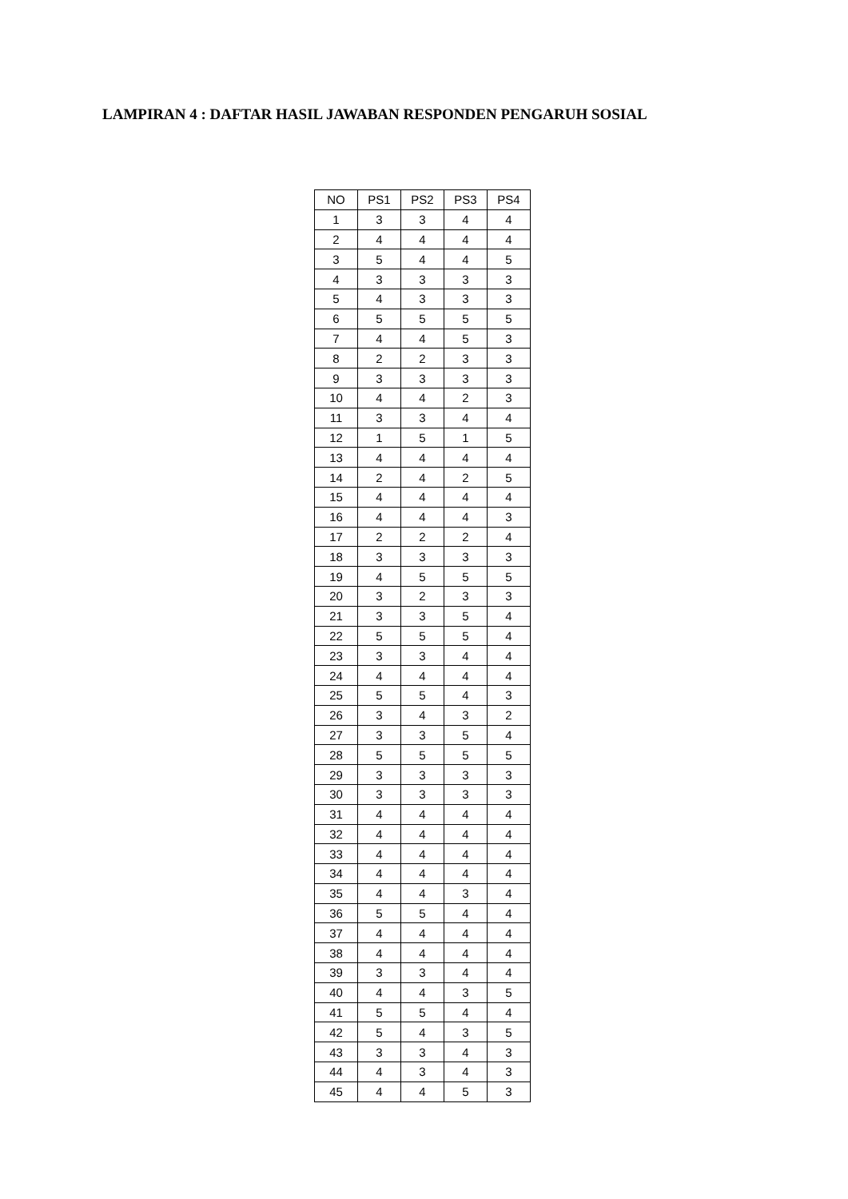LAMPIRAN 4 : DAFTAR HASIL JAWABAN RESPONDEN PENGARUH SOSIAL
| NO | PS1 | PS2 | PS3 | PS4 |
| --- | --- | --- | --- | --- |
| 1 | 3 | 3 | 4 | 4 |
| 2 | 4 | 4 | 4 | 4 |
| 3 | 5 | 4 | 4 | 5 |
| 4 | 3 | 3 | 3 | 3 |
| 5 | 4 | 3 | 3 | 3 |
| 6 | 5 | 5 | 5 | 5 |
| 7 | 4 | 4 | 5 | 3 |
| 8 | 2 | 2 | 3 | 3 |
| 9 | 3 | 3 | 3 | 3 |
| 10 | 4 | 4 | 2 | 3 |
| 11 | 3 | 3 | 4 | 4 |
| 12 | 1 | 5 | 1 | 5 |
| 13 | 4 | 4 | 4 | 4 |
| 14 | 2 | 4 | 2 | 5 |
| 15 | 4 | 4 | 4 | 4 |
| 16 | 4 | 4 | 4 | 3 |
| 17 | 2 | 2 | 2 | 4 |
| 18 | 3 | 3 | 3 | 3 |
| 19 | 4 | 5 | 5 | 5 |
| 20 | 3 | 2 | 3 | 3 |
| 21 | 3 | 3 | 5 | 4 |
| 22 | 5 | 5 | 5 | 4 |
| 23 | 3 | 3 | 4 | 4 |
| 24 | 4 | 4 | 4 | 4 |
| 25 | 5 | 5 | 4 | 3 |
| 26 | 3 | 4 | 3 | 2 |
| 27 | 3 | 3 | 5 | 4 |
| 28 | 5 | 5 | 5 | 5 |
| 29 | 3 | 3 | 3 | 3 |
| 30 | 3 | 3 | 3 | 3 |
| 31 | 4 | 4 | 4 | 4 |
| 32 | 4 | 4 | 4 | 4 |
| 33 | 4 | 4 | 4 | 4 |
| 34 | 4 | 4 | 4 | 4 |
| 35 | 4 | 4 | 3 | 4 |
| 36 | 5 | 5 | 4 | 4 |
| 37 | 4 | 4 | 4 | 4 |
| 38 | 4 | 4 | 4 | 4 |
| 39 | 3 | 3 | 4 | 4 |
| 40 | 4 | 4 | 3 | 5 |
| 41 | 5 | 5 | 4 | 4 |
| 42 | 5 | 4 | 3 | 5 |
| 43 | 3 | 3 | 4 | 3 |
| 44 | 4 | 3 | 4 | 3 |
| 45 | 4 | 4 | 5 | 3 |